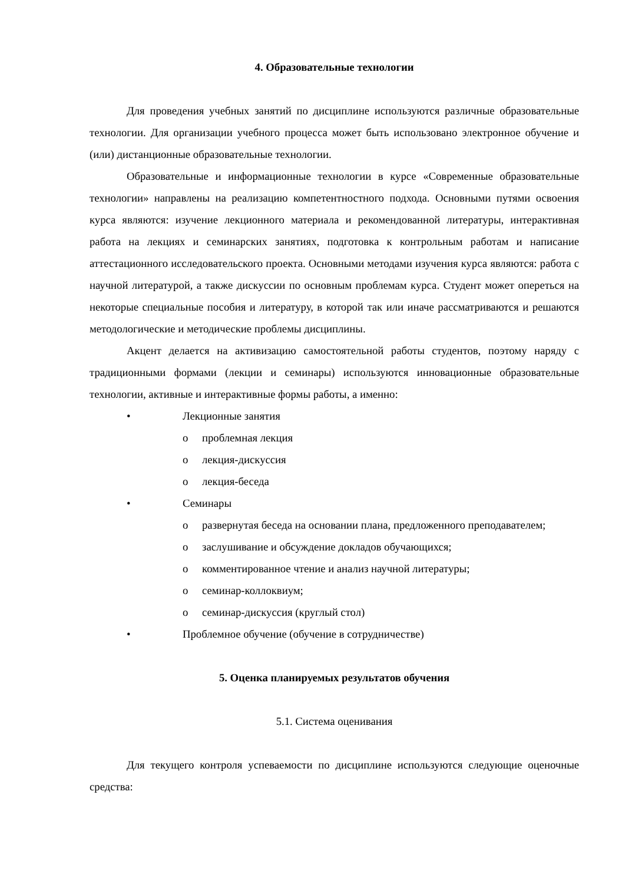4. Образовательные технологии
Для проведения учебных занятий по дисциплине используются различные образовательные технологии. Для организации учебного процесса может быть использовано электронное обучение и (или) дистанционные образовательные технологии.
Образовательные и информационные технологии в курсе «Современные образовательные технологии» направлены на реализацию компетентностного подхода. Основными путями освоения курса являются: изучение лекционного материала и рекомендованной литературы, интерактивная работа на лекциях и семинарских занятиях, подготовка к контрольным работам и написание аттестационного исследовательского проекта. Основными методами изучения курса являются: работа с научной литературой, а также дискуссии по основным проблемам курса. Студент может опереться на некоторые специальные пособия и литературу, в которой так или иначе рассматриваются и решаются методологические и методические проблемы дисциплины.
Акцент делается на активизацию самостоятельной работы студентов, поэтому наряду с традиционными формами (лекции и семинары) используются инновационные образовательные технологии, активные и интерактивные формы работы, а именно:
• Лекционные занятия
o проблемная лекция
o лекция-дискуссия
o лекция-беседа
• Семинары
o развернутая беседа на основании плана, предложенного преподавателем;
o заслушивание и обсуждение докладов обучающихся;
o комментированное чтение и анализ научной литературы;
o семинар-коллоквиум;
o семинар-дискуссия (круглый стол)
• Проблемное обучение (обучение в сотрудничестве)
5. Оценка планируемых результатов обучения
5.1. Система оценивания
Для текущего контроля успеваемости по дисциплине используются следующие оценочные средства: